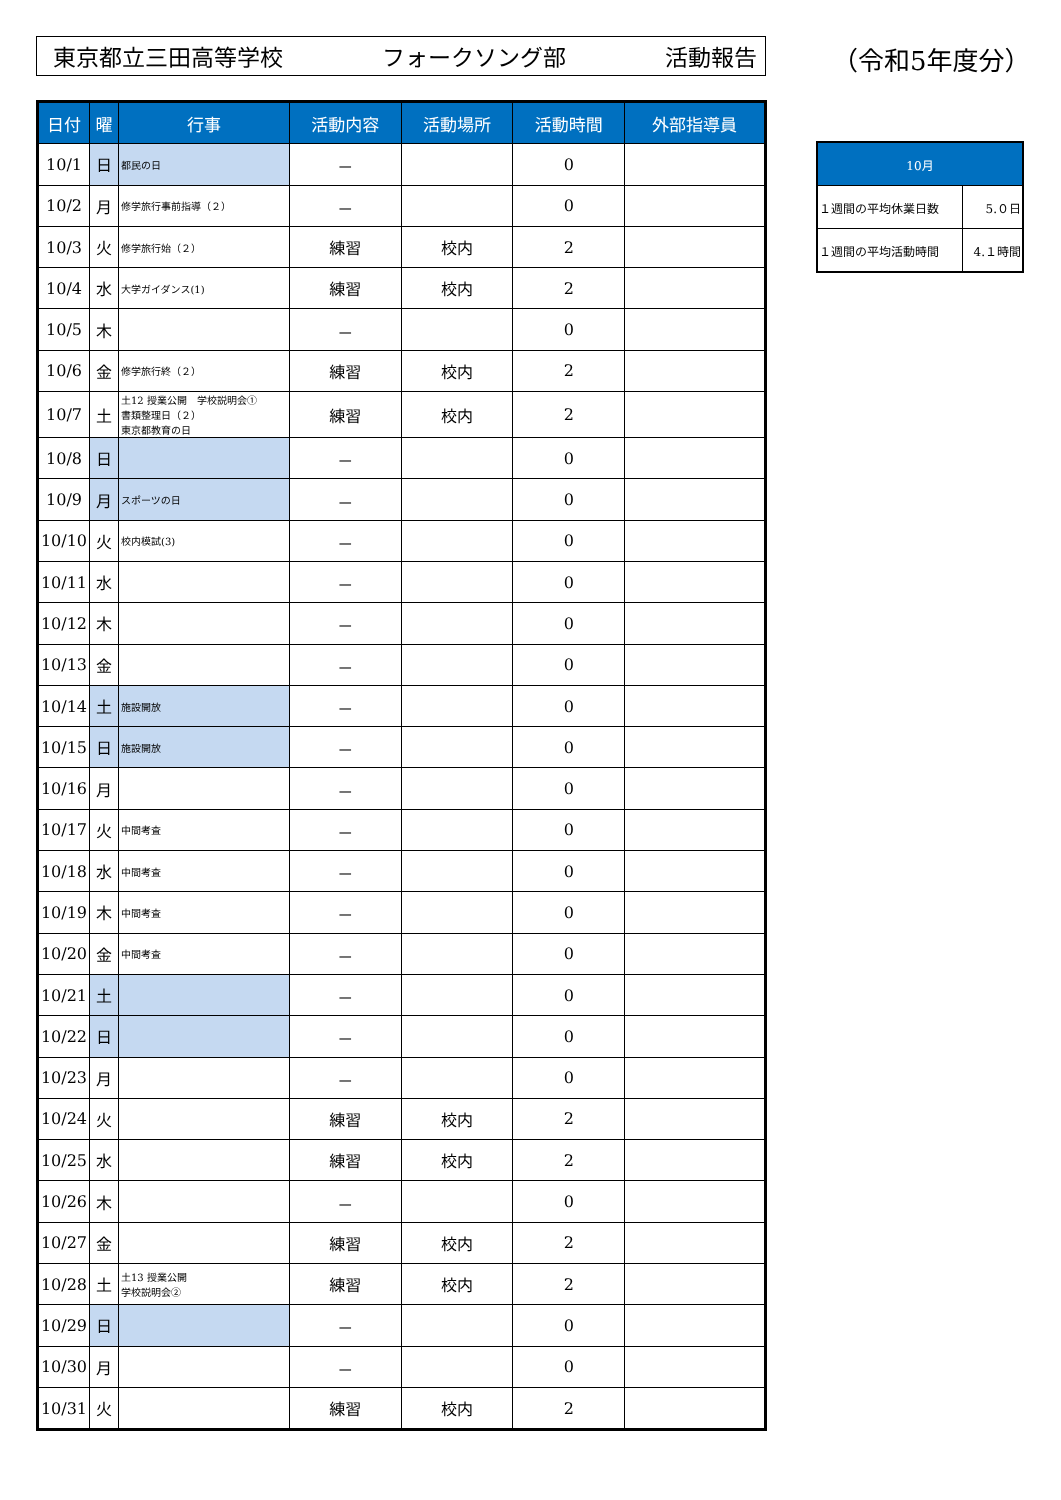東京都立三田高等学校 フォークソング部 活動報告 （令和5年度分）
| 日付 | 曜 | 行事 | 活動内容 | 活動場所 | 活動時間 | 外部指導員 |
| --- | --- | --- | --- | --- | --- | --- |
| 10/1 | 日 | 都民の日 | － | | 0 | |
| 10/2 | 月 | 修学旅行事前指導（２） | － | | 0 | |
| 10/3 | 火 | 修学旅行始（２） | 練習 | 校内 | 2 | |
| 10/4 | 水 | 大学ガイダンス(1) | 練習 | 校内 | 2 | |
| 10/5 | 木 | | － | | 0 | |
| 10/6 | 金 | 修学旅行終（２） | 練習 | 校内 | 2 | |
| 10/7 | 土 | 土12 授業公開 学校説明会① 書類整理日（２） 東京都教育の日 | 練習 | 校内 | 2 | |
| 10/8 | 日 | | － | | 0 | |
| 10/9 | 月 | スポーツの日 | － | | 0 | |
| 10/10 | 火 | 校内模試(3) | － | | 0 | |
| 10/11 | 水 | | － | | 0 | |
| 10/12 | 木 | | － | | 0 | |
| 10/13 | 金 | | － | | 0 | |
| 10/14 | 土 | 施設開放 | － | | 0 | |
| 10/15 | 日 | 施設開放 | － | | 0 | |
| 10/16 | 月 | | － | | 0 | |
| 10/17 | 火 | 中間考査 | － | | 0 | |
| 10/18 | 水 | 中間考査 | － | | 0 | |
| 10/19 | 木 | 中間考査 | － | | 0 | |
| 10/20 | 金 | 中間考査 | － | | 0 | |
| 10/21 | 土 | | － | | 0 | |
| 10/22 | 日 | | － | | 0 | |
| 10/23 | 月 | | － | | 0 | |
| 10/24 | 火 | | 練習 | 校内 | 2 | |
| 10/25 | 水 | | 練習 | 校内 | 2 | |
| 10/26 | 木 | | － | | 0 | |
| 10/27 | 金 | | 練習 | 校内 | 2 | |
| 10/28 | 土 | 土13 授業公開 学校説明会② | 練習 | 校内 | 2 | |
| 10/29 | 日 | | － | | 0 | |
| 10/30 | 月 | | － | | 0 | |
| 10/31 | 火 | | 練習 | 校内 | 2 | |
| 10月 | |
| --- | --- |
| １週間の平均休業日数 | 5.０日 |
| １週間の平均活動時間 | 4.１時間 |